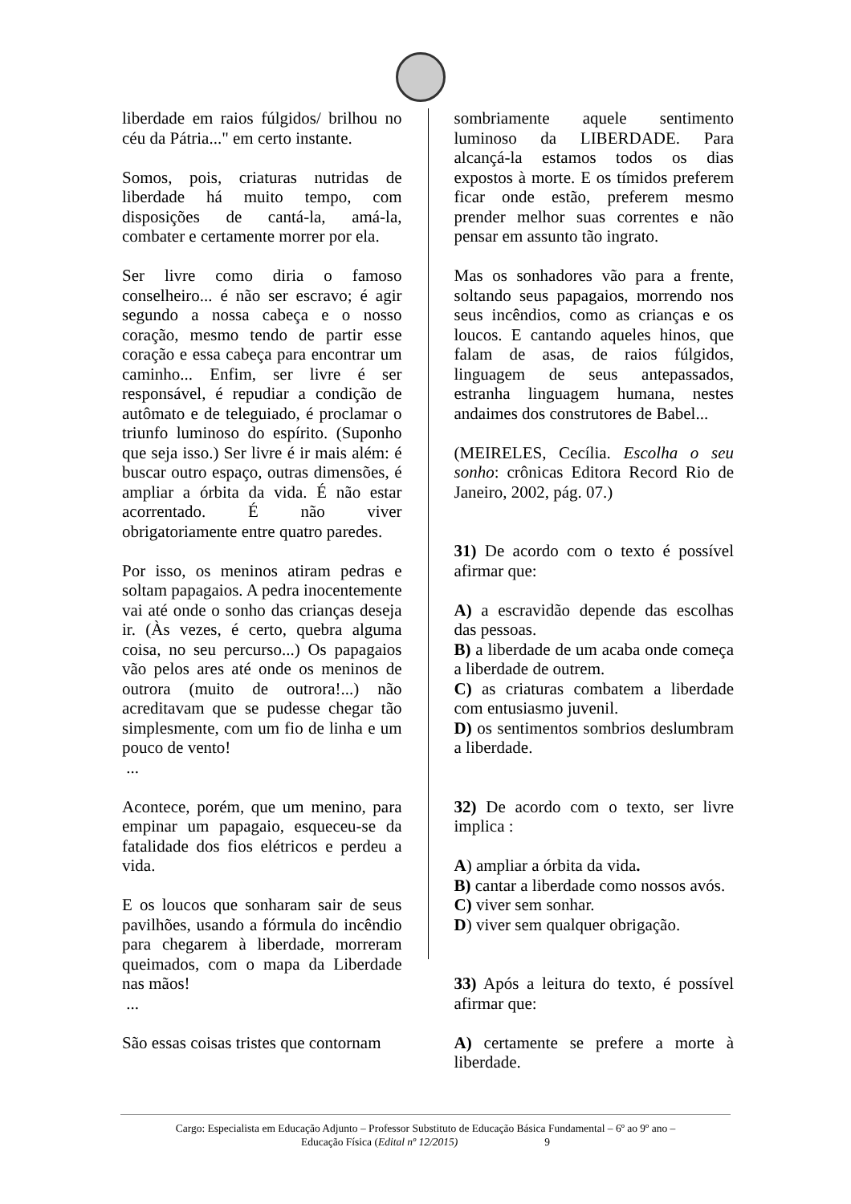liberdade em raios fúlgidos/ brilhou no céu da Pátria..." em certo instante.
Somos, pois, criaturas nutridas de liberdade há muito tempo, com disposições de cantá-la, amá-la, combater e certamente morrer por ela.
Ser livre como diria o famoso conselheiro... é não ser escravo; é agir segundo a nossa cabeça e o nosso coração, mesmo tendo de partir esse coração e essa cabeça para encontrar um caminho... Enfim, ser livre é ser responsável, é repudiar a condição de autômato e de teleguiado, é proclamar o triunfo luminoso do espírito. (Suponho que seja isso.) Ser livre é ir mais além: é buscar outro espaço, outras dimensões, é ampliar a órbita da vida. É não estar acorrentado. É não viver obrigatoriamente entre quatro paredes.
Por isso, os meninos atiram pedras e soltam papagaios. A pedra inocentemente vai até onde o sonho das crianças deseja ir. (Às vezes, é certo, quebra alguma coisa, no seu percurso...) Os papagaios vão pelos ares até onde os meninos de outrora (muito de outrora!...) não acreditavam que se pudesse chegar tão simplesmente, com um fio de linha e um pouco de vento!
...
Acontece, porém, que um menino, para empinar um papagaio, esqueceu-se da fatalidade dos fios elétricos e perdeu a vida.
E os loucos que sonharam sair de seus pavilhões, usando a fórmula do incêndio para chegarem à liberdade, morreram queimados, com o mapa da Liberdade nas mãos!
...
São essas coisas tristes que contornam
sombriamente aquele sentimento luminoso da LIBERDADE. Para alcançá-la estamos todos os dias expostos à morte. E os tímidos preferem ficar onde estão, preferem mesmo prender melhor suas correntes e não pensar em assunto tão ingrato.
Mas os sonhadores vão para a frente, soltando seus papagaios, morrendo nos seus incêndios, como as crianças e os loucos. E cantando aqueles hinos, que falam de asas, de raios fúlgidos, linguagem de seus antepassados, estranha linguagem humana, nestes andaimes dos construtores de Babel...
(MEIRELES, Cecília. Escolha o seu sonho: crônicas Editora Record Rio de Janeiro, 2002, pág. 07.)
31) De acordo com o texto é possível afirmar que:
A) a escravidão depende das escolhas das pessoas.
B) a liberdade de um acaba onde começa a liberdade de outrem.
C) as criaturas combatem a liberdade com entusiasmo juvenil.
D) os sentimentos sombrios deslumbram a liberdade.
32) De acordo com o texto, ser livre implica :
A) ampliar a órbita da vida.
B) cantar a liberdade como nossos avós.
C) viver sem sonhar.
D) viver sem qualquer obrigação.
33) Após a leitura do texto, é possível afirmar que:
A) certamente se prefere a morte à liberdade.
Cargo: Especialista em Educação Adjunto – Professor Substituto de Educação Básica Fundamental – 6º ao 9º ano –
Educação Física (Edital nº 12/2015) 9